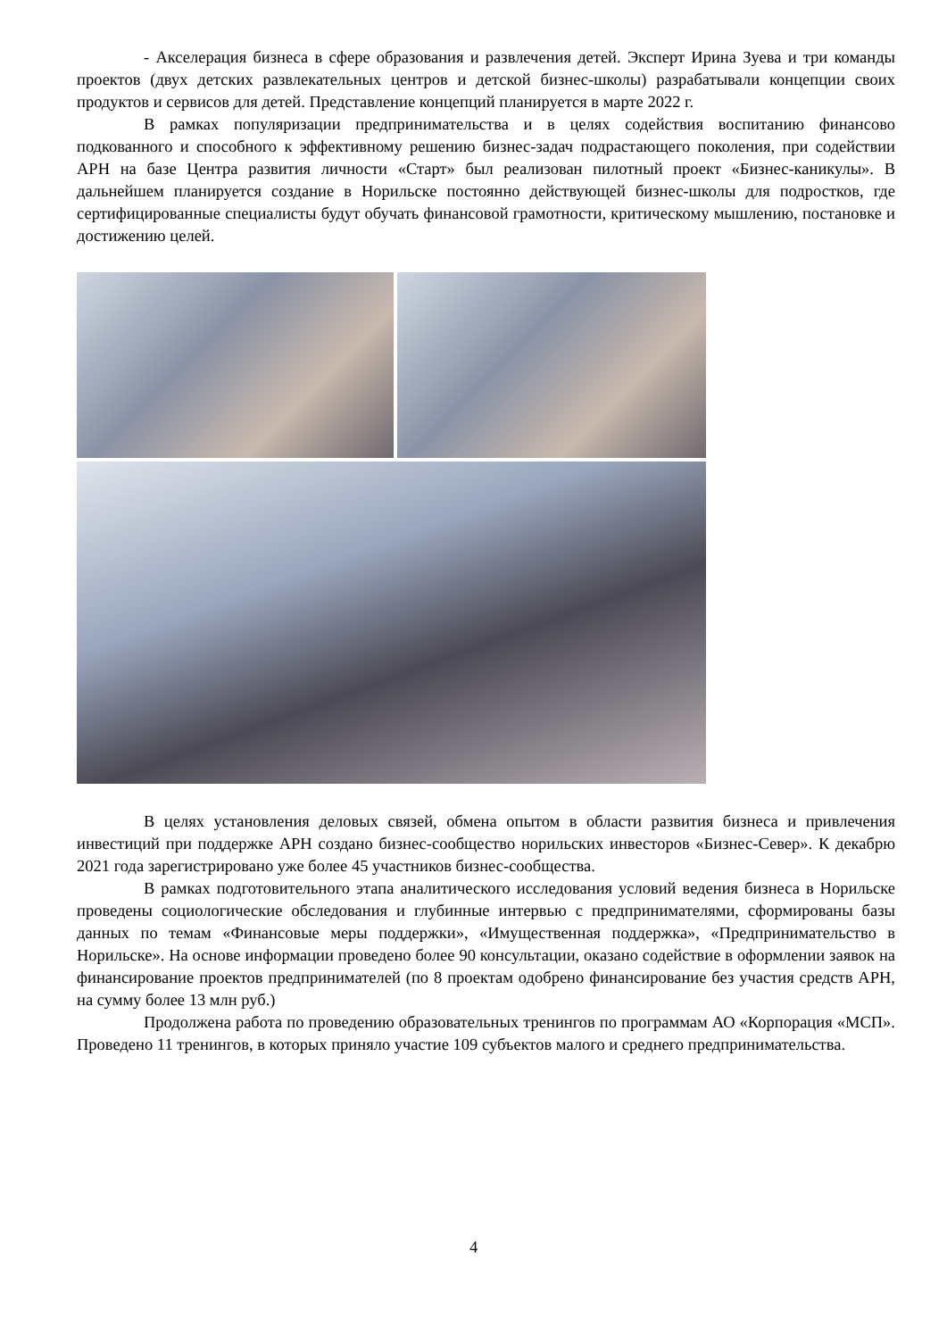- Акселерация бизнеса в сфере образования и развлечения детей. Эксперт Ирина Зуева и три команды проектов (двух детских развлекательных центров и детской бизнес-школы) разрабатывали концепции своих продуктов и сервисов для детей. Представление концепций планируется в марте 2022 г.
В рамках популяризации предпринимательства и в целях содействия воспитанию финансово подкованного и способного к эффективному решению бизнес-задач подрастающего поколения, при содействии АРН на базе Центра развития личности «Старт» был реализован пилотный проект «Бизнес-каникулы». В дальнейшем планируется создание в Норильске постоянно действующей бизнес-школы для подростков, где сертифицированные специалисты будут обучать финансовой грамотности, критическому мышлению, постановке и достижению целей.
В целях установления деловых связей, обмена опытом в области развития бизнеса и привлечения инвестиций при поддержке АРН создано бизнес-сообщество норильских инвесторов «Бизнес-Север». К декабрю 2021 года зарегистрировано уже более 45 участников бизнес-сообщества.
В рамках подготовительного этапа аналитического исследования условий ведения бизнеса в Норильске проведены социологические обследования и глубинные интервью с предпринимателями, сформированы базы данных по темам «Финансовые меры поддержки», «Имущественная поддержка», «Предпринимательство в Норильске». На основе информации проведено более 90 консультации, оказано содействие в оформлении заявок на финансирование проектов предпринимателей (по 8 проектам одобрено финансирование без участия средств АРН, на сумму более 13 млн руб.)
Продолжена работа по проведению образовательных тренингов по программам АО «Корпорация «МСП». Проведено 11 тренингов, в которых приняло участие 109 субъектов малого и среднего предпринимательства.
4